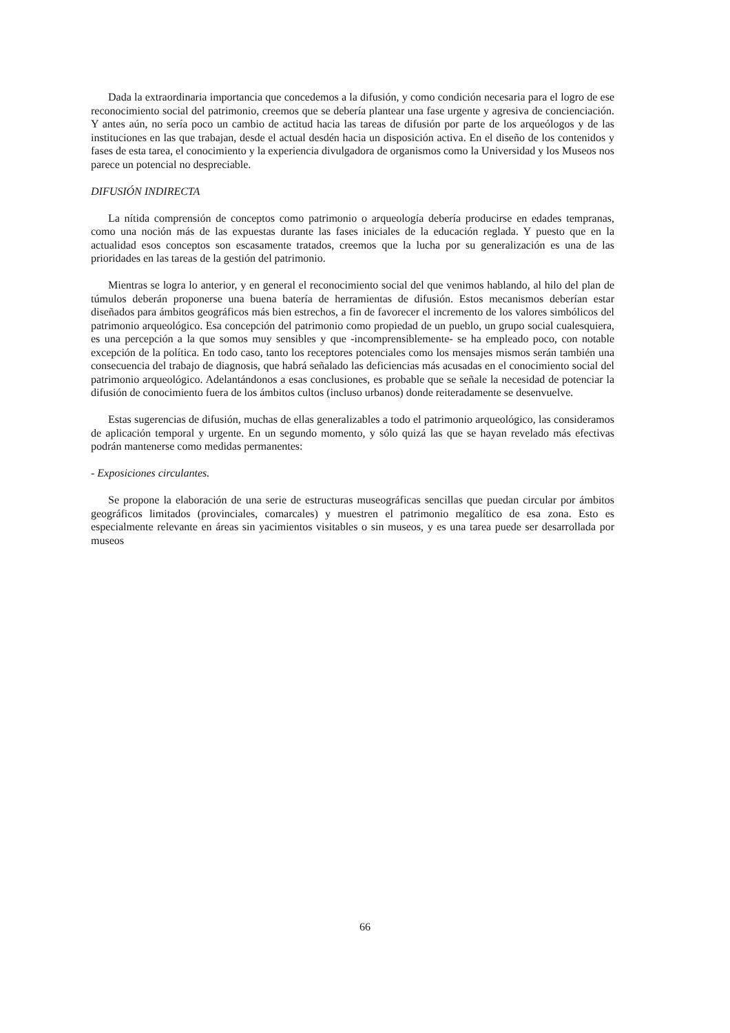Dada la extraordinaria importancia que concedemos a la difusión, y como condición necesaria para el logro de ese reconocimiento social del patrimonio, creemos que se debería plantear una fase urgente y agresiva de concienciación. Y antes aún, no sería poco un cambio de actitud hacia las tareas de difusión por parte de los arqueólogos y de las instituciones en las que trabajan, desde el actual desdén hacia un disposición activa. En el diseño de los contenidos y fases de esta tarea, el conocimiento y la experiencia divulgadora de organismos como la Universidad y los Museos nos parece un potencial no despreciable.
DIFUSIÓN INDIRECTA
La nítida comprensión de conceptos como patrimonio o arqueología debería producirse en edades tempranas, como una noción más de las expuestas durante las fases iniciales de la educación reglada. Y puesto que en la actualidad esos conceptos son escasamente tratados, creemos que la lucha por su generalización es una de las prioridades en las tareas de la gestión del patrimonio.
Mientras se logra lo anterior, y en general el reconocimiento social del que venimos hablando, al hilo del plan de túmulos deberán proponerse una buena batería de herramientas de difusión. Estos mecanismos deberían estar diseñados para ámbitos geográficos más bien estrechos, a fin de favorecer el incremento de los valores simbólicos del patrimonio arqueológico. Esa concepción del patrimonio como propiedad de un pueblo, un grupo social cualesquiera, es una percepción a la que somos muy sensibles y que -incomprensiblemente- se ha empleado poco, con notable excepción de la política. En todo caso, tanto los receptores potenciales como los mensajes mismos serán también una consecuencia del trabajo de diagnosis, que habrá señalado las deficiencias más acusadas en el conocimiento social del patrimonio arqueológico. Adelantándonos a esas conclusiones, es probable que se señale la necesidad de potenciar la difusión de conocimiento fuera de los ámbitos cultos (incluso urbanos) donde reiteradamente se desenvuelve.
Estas sugerencias de difusión, muchas de ellas generalizables a todo el patrimonio arqueológico, las consideramos de aplicación temporal y urgente. En un segundo momento, y sólo quizá las que se hayan revelado más efectivas podrán mantenerse como medidas permanentes:
- Exposiciones circulantes.
Se propone la elaboración de una serie de estructuras museográficas sencillas que puedan circular por ámbitos geográficos limitados (provinciales, comarcales) y muestren el patrimonio megalítico de esa zona. Esto es especialmente relevante en áreas sin yacimientos visitables o sin museos, y es una tarea puede ser desarrollada por museos
66